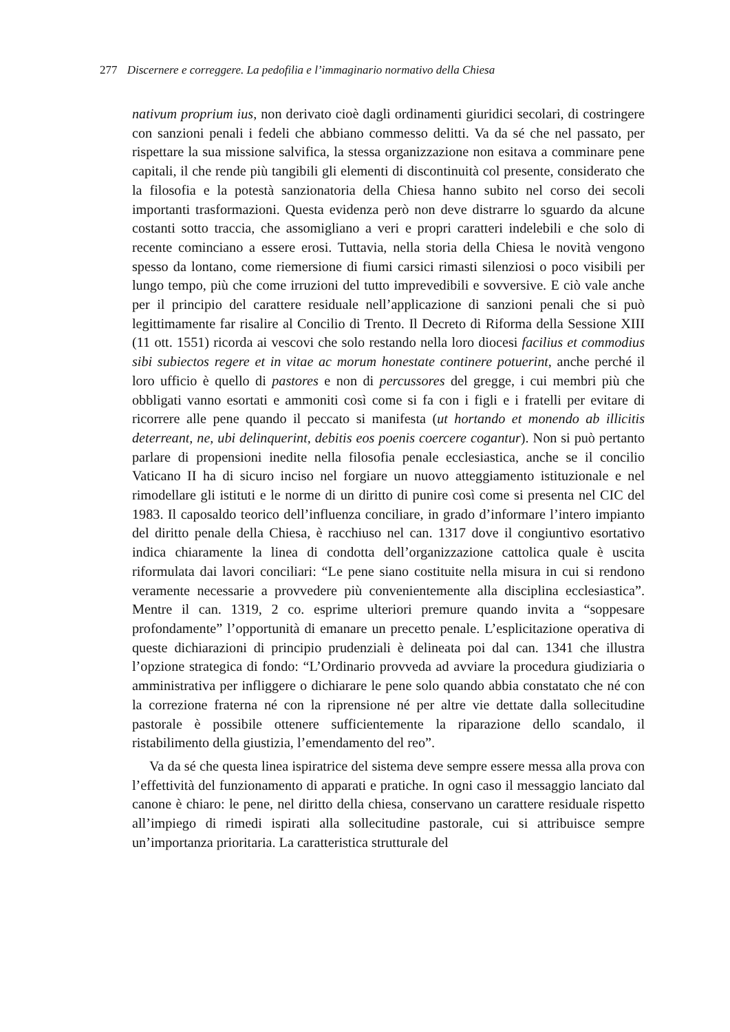277 Discernere e correggere. La pedofilia e l’immaginario normativo della Chiesa
nativum proprium ius, non derivato cioè dagli ordinamenti giuridici secolari, di costringere con sanzioni penali i fedeli che abbiano commesso delitti. Va da sé che nel passato, per rispettare la sua missione salvifica, la stessa organizzazione non esitava a comminare pene capitali, il che rende più tangibili gli elementi di discontinuità col presente, considerato che la filosofia e la potestà sanzionatoria della Chiesa hanno subito nel corso dei secoli importanti trasformazioni. Questa evidenza però non deve distrarre lo sguardo da alcune costanti sotto traccia, che assomigliano a veri e propri caratteri indelebili e che solo di recente cominciano a essere erosi. Tuttavia, nella storia della Chiesa le novità vengono spesso da lontano, come riemersione di fiumi carsici rimasti silenziosi o poco visibili per lungo tempo, più che come irruzioni del tutto imprevedibili e sovversive. E ciò vale anche per il principio del carattere residuale nell’applicazione di sanzioni penali che si può legittimamente far risalire al Concilio di Trento. Il Decreto di Riforma della Sessione XIII (11 ott. 1551) ricorda ai vescovi che solo restando nella loro diocesi facilius et commodius sibi subiectos regere et in vitae ac morum honestate continere potuerint, anche perché il loro ufficio è quello di pastores e non di percussores del gregge, i cui membri più che obbligati vanno esortati e ammoniti così come si fa con i figli e i fratelli per evitare di ricorrere alle pene quando il peccato si manifesta (ut hortando et monendo ab illicitis deterreant, ne, ubi delinquerint, debitis eos poenis coercere cogantur). Non si può pertanto parlare di propensioni inedite nella filosofia penale ecclesiastica, anche se il concilio Vaticano II ha di sicuro inciso nel forgiare un nuovo atteggiamento istituzionale e nel rimodellare gli istituti e le norme di un diritto di punire così come si presenta nel CIC del 1983. Il caposaldo teorico dell’influenza conciliare, in grado d’informare l’intero impianto del diritto penale della Chiesa, è racchiuso nel can. 1317 dove il congiuntivo esortativo indica chiaramente la linea di condotta dell’organizzazione cattolica quale è uscita riformulata dai lavori conciliari: “Le pene siano costituite nella misura in cui si rendono veramente necessarie a provvedere più convenientemente alla disciplina ecclesiastica”. Mentre il can. 1319, 2 co. esprime ulteriori premure quando invita a “soppesare profondamente” l’opportunità di emanare un precetto penale. L’esplicitazione operativa di queste dichiarazioni di principio prudenziali è delineata poi dal can. 1341 che illustra l’opzione strategica di fondo: “L’Ordinario provveda ad avviare la procedura giudiziaria o amministrativa per infliggere o dichiarare le pene solo quando abbia constatato che né con la correzione fraterna né con la riprensione né per altre vie dettate dalla sollecitudine pastorale è possibile ottenere sufficientemente la riparazione dello scandalo, il ristabilimento della giustizia, l’emendamento del reo”.
Va da sé che questa linea ispiratrice del sistema deve sempre essere messa alla prova con l’effettività del funzionamento di apparati e pratiche. In ogni caso il messaggio lanciato dal canone è chiaro: le pene, nel diritto della chiesa, conservano un carattere residuale rispetto all’impiego di rimedi ispirati alla sollecitudine pastorale, cui si attribuisce sempre un’importanza prioritaria. La caratteristica strutturale del